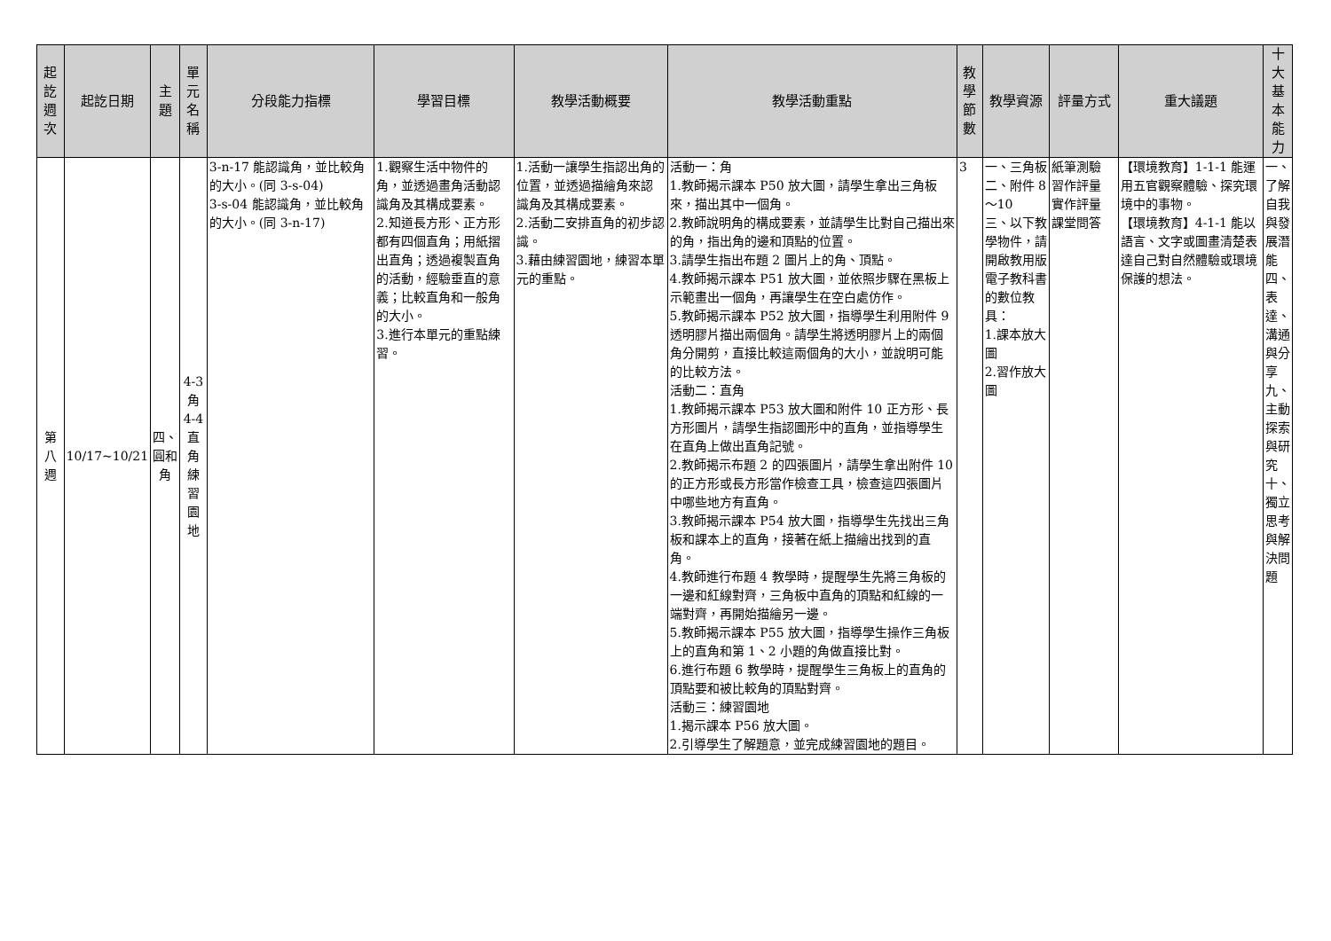| 起訖週次 | 起訖日期 | 主題 | 單元名稱 | 分段能力指標 | 學習目標 | 教學活動概要 | 教學活動重點 | 教學節數 | 教學資源 | 評量方式 | 重大議題 | 十大基本能力 |
| --- | --- | --- | --- | --- | --- | --- | --- | --- | --- | --- | --- | --- |
| 第八週 | 10/17~10/21 | 四、圓和角 | 4-3角 4-4直角練習園地 | 3-n-17 能認識角，並比較角的大小。(同 3-s-04) 3-s-04 能認識角，並比較角的大小。(同 3-n-17) | 1.觀察生活中物件的角，並透過畫角活動認識角及其構成要素。 2.知道長方形、正方形都有四個直角；用紙摺出直角；透過複製直角的活動，經驗垂直的意義；比較直角和一般角的大小。 3.進行本單元的重點練習。 | 1.活動一讓學生指認出角的位置，並透過描繪角來認識角及其構成要素。 2.活動二安排直角的初步認識。 3.藉由練習園地，練習本單元的重點。 | 活動一：角 1.教師揭示課本 P50 放大圖，請學生拿出三角板來，描出其中一個角。 2.教師說明角的構成要素，並請學生比對自己描出來的角，指出角的邊和頂點的位置。 3.請學生指出布題 2 圖片上的角、頂點。 4.教師揭示課本 P51 放大圖，並依照步驟在黑板上示範畫出一個角，再讓學生在空白處仿作。 5.教師揭示課本 P52 放大圖，指導學生利用附件 9 透明膠片描出兩個角。請學生將透明膠片上的兩個角分開剪，直接比較這兩個角的大小，並說明可能的比較方法。 活動二：直角 1.教師揭示課本 P53 放大圖和附件 10 正方形、長方形圖片，請學生指認圖形中的直角，並指導學生在直角上做出直角記號。 2.教師揭示布題 2 的四張圖片，請學生拿出附件 10 的正方形或長方形當作檢查工具，檢查這四張圖片中哪些地方有直角。 3.教師揭示課本 P54 放大圖，指導學生先找出三角板和課本上的直角，接著在紙上描繪出找到的直角。 4.教師進行布題 4 教學時，提醒學生先將三角板的一邊和紅線對齊，三角板中直角的頂點和紅線的一端對齊，再開始描繪另一邊。 5.教師揭示課本 P55 放大圖，指導學生操作三角板上的直角和第 1、2 小題的角做直接比對。 6.進行布題 6 教學時，提醒學生三角板上的直角的頂點要和被比較角的頂點對齊。 活動三：練習園地 1.揭示課本 P56 放大圖。 2.引導學生了解題意，並完成練習園地的題目。 | 3 | 一、三角板 二、附件 8～10 三、以下教學物件，請開啟教用版電子教科書的數位教具： 1.課本放大圖 2.習作放大圖 | 紙筆測驗 習作評量 實作評量 課堂問答 | 【環境教育】1-1-1 能運用五官觀察體驗、探究環境中的事物。 【環境教育】4-1-1 能以語言、文字或圖畫清楚表達自己對自然體驗或環境保護的想法。 | 一、了解自我與發展潛能 四、表達、溝通與分享 九、主動探索與研究 十、獨立思考與解決問題 |